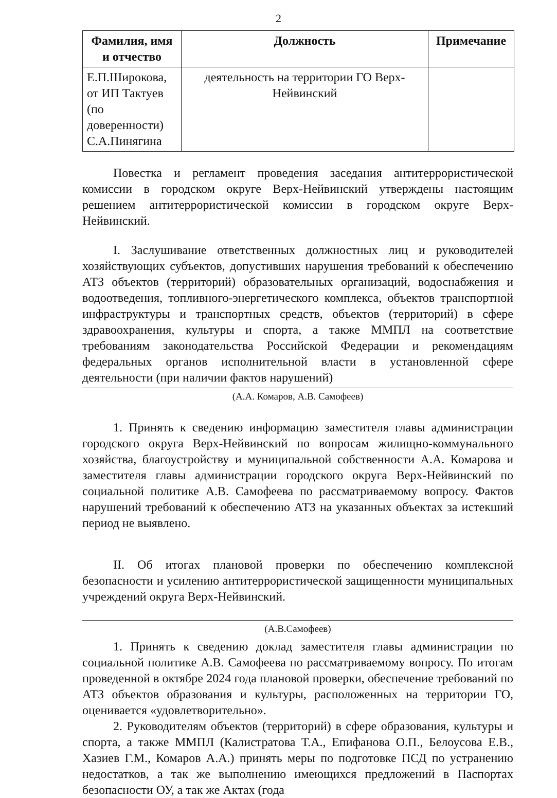2
| Фамилия, имя и отчество | Должность | Примечание |
| --- | --- | --- |
| Е.П.Широкова, от ИП Тактуев (по доверенности) С.А.Пинягина | деятельность на территории ГО Верх-Нейвинский | |
Повестка и регламент проведения заседания антитеррористической комиссии в городском округе Верх-Нейвинский утверждены настоящим решением антитеррористической комиссии в городском округе Верх-Нейвинский.
I. Заслушивание ответственных должностных лиц и руководителей хозяйствующих субъектов, допустивших нарушения требований к обеспечению АТЗ объектов (территорий) образовательных организаций, водоснабжения и водоотведения, топливного-энергетического комплекса, объектов транспортной инфраструктуры и транспортных средств, объектов (территорий) в сфере здравоохранения, культуры и спорта, а также ММПЛ на соответствие требованиям законодательства Российской Федерации и рекомендациям федеральных органов исполнительной власти в установленной сфере деятельности (при наличии фактов нарушений)
(А.А. Комаров, А.В. Самофеев)
1. Принять к сведению информацию заместителя главы администрации городского округа Верх-Нейвинский по вопросам жилищно-коммунального хозяйства, благоустройству и муниципальной собственности А.А. Комарова и заместителя главы администрации городского округа Верх-Нейвинский по социальной политике А.В. Самофеева по рассматриваемому вопросу. Фактов нарушений требований к обеспечению АТЗ на указанных объектах за истекший период не выявлено.
II. Об итогах плановой проверки по обеспечению комплексной безопасности и усилению антитеррористической защищенности муниципальных учреждений округа Верх-Нейвинский.
(А.В.Самофеев)
1. Принять к сведению доклад заместителя главы администрации по социальной политике А.В. Самофеева по рассматриваемому вопросу. По итогам проведенной в октябре 2024 года плановой проверки, обеспечение требований по АТЗ объектов образования и культуры, расположенных на территории ГО, оценивается «удовлетворительно».
2. Руководителям объектов (территорий) в сфере образования, культуры и спорта, а также ММПЛ (Калистратова Т.А., Епифанова О.П., Белоусова Е.В., Хазиев Г.М., Комаров А.А.) принять меры по подготовке ПСД по устранению недостатков, а так же выполнению имеющихся предложений в Паспортах безопасности ОУ, а так же Актах (года